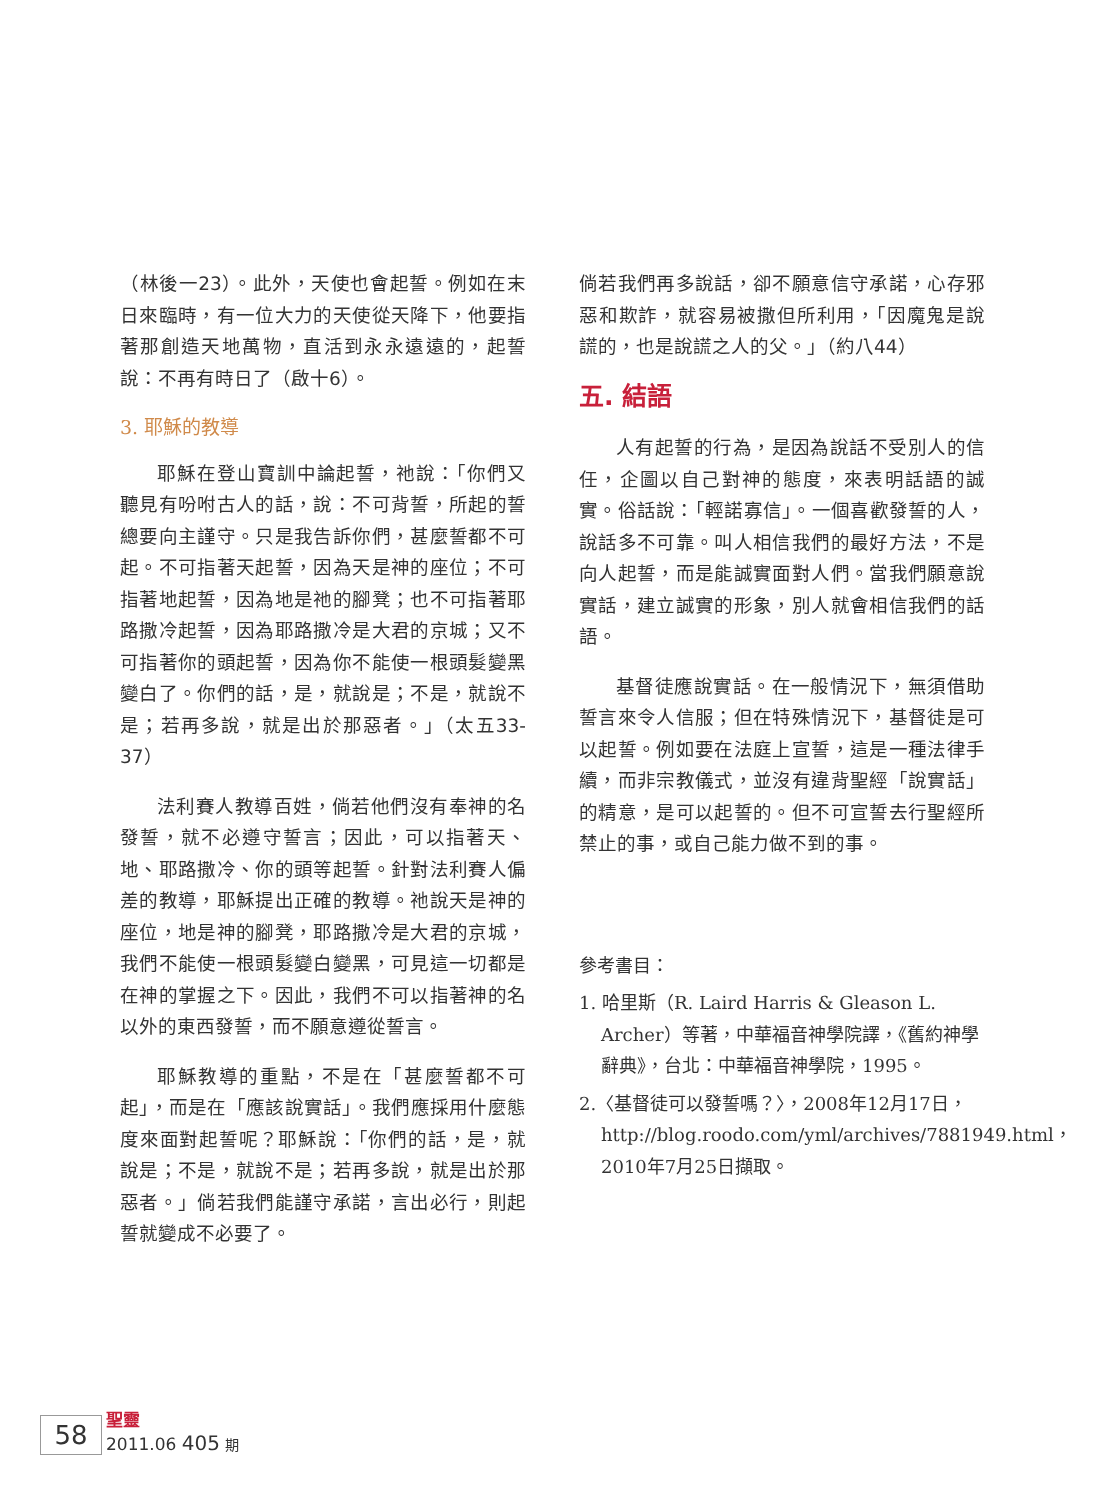（林後一23）。此外，天使也會起誓。例如在末日來臨時，有一位大力的天使從天降下，他要指著那創造天地萬物，直活到永永遠遠的，起誓說：不再有時日了（啟十6）。
3. 耶穌的教導
耶穌在登山寶訓中論起誓，祂說：「你們又聽見有吩咐古人的話，說：不可背誓，所起的誓總要向主謹守。只是我告訴你們，甚麼誓都不可起。不可指著天起誓，因為天是神的座位；不可指著地起誓，因為地是祂的腳凳；也不可指著耶路撒冷起誓，因為耶路撒冷是大君的京城；又不可指著你的頭起誓，因為你不能使一根頭髮變黑變白了。你們的話，是，就說是；不是，就說不是；若再多說，就是出於那惡者。」（太五33-37）
法利賽人教導百姓，倘若他們沒有奉神的名發誓，就不必遵守誓言；因此，可以指著天、地、耶路撒冷、你的頭等起誓。針對法利賽人偏差的教導，耶穌提出正確的教導。祂說天是神的座位，地是神的腳凳，耶路撒冷是大君的京城，我們不能使一根頭髮變白變黑，可見這一切都是在神的掌握之下。因此，我們不可以指著神的名以外的東西發誓，而不願意遵從誓言。
耶穌教導的重點，不是在「甚麼誓都不可起」，而是在「應該說實話」。我們應採用什麼態度來面對起誓呢？耶穌說：「你們的話，是，就說是；不是，就說不是；若再多說，就是出於那惡者。」倘若我們能謹守承諾，言出必行，則起誓就變成不必要了。
倘若我們再多說話，卻不願意信守承諾，心存邪惡和欺詐，就容易被撒但所利用，「因魔鬼是說謊的，也是說謊之人的父。」（約八44）
五. 結語
人有起誓的行為，是因為說話不受別人的信任，企圖以自己對神的態度，來表明話語的誠實。俗話說：「輕諾寡信」。一個喜歡發誓的人，說話多不可靠。叫人相信我們的最好方法，不是向人起誓，而是能誠實面對人們。當我們願意說實話，建立誠實的形象，別人就會相信我們的話語。
基督徒應說實話。在一般情況下，無須借助誓言來令人信服；但在特殊情況下，基督徒是可以起誓。例如要在法庭上宣誓，這是一種法律手續，而非宗教儀式，並沒有違背聖經「說實話」的精意，是可以起誓的。但不可宣誓去行聖經所禁止的事，或自己能力做不到的事。
參考書目：
1. 哈里斯（R. Laird Harris & Gleason L. Archer）等著，中華福音神學院譯，《舊約神學辭典》，台北：中華福音神學院，1995。
2.〈基督徒可以發誓嗎？〉，2008年12月17日，http://blog.roodo.com/yml/archives/7881949.html，2010年7月25日擷取。
58
聖靈
2011.06 405 期